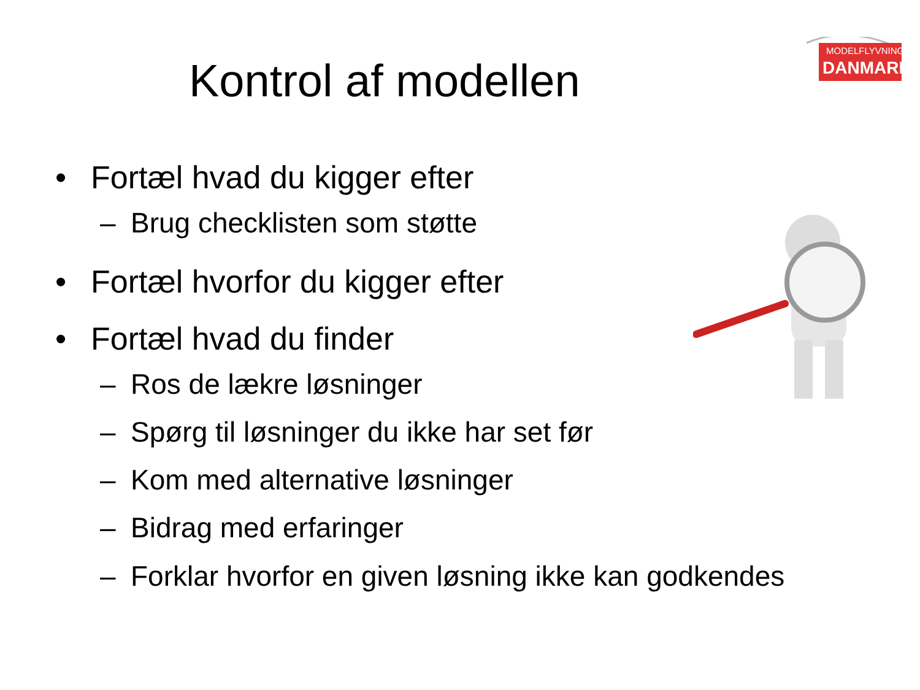Kontrol af modellen
MODELFLYVNING
DANMARK
• Fortæl hvad du kigger efter
– Brug checklisten som støtte
• Fortæl hvorfor du kigger efter
• Fortæl hvad du finder
– Ros de lækre løsninger
– Spørg til løsninger du ikke har set før
– Kom med alternative løsninger
– Bidrag med erfaringer
– Forklar hvorfor en given løsning ikke kan godkendes